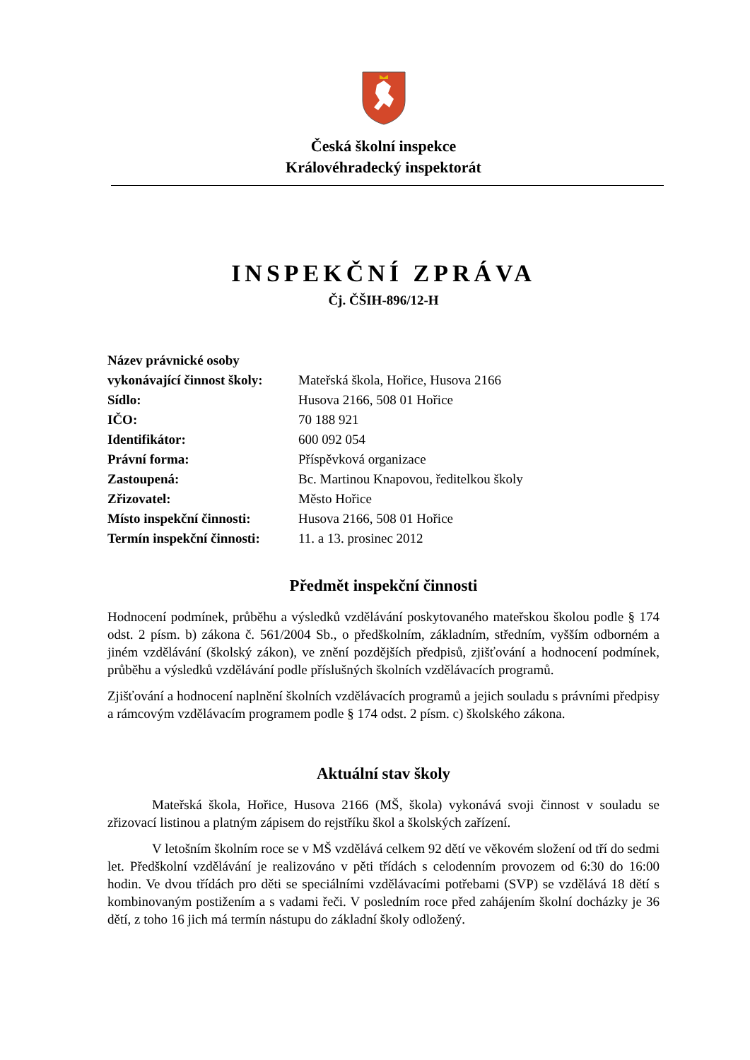Česká školní inspekce
Královéhradecký inspektorát
INSPEKČNÍ ZPRÁVA
Čj. ČŠIH-896/12-H
| Název právnické osoby vykonávající činnost školy: | Mateřská škola, Hořice, Husova 2166 |
| Sídlo: | Husova 2166, 508 01 Hořice |
| IČO: | 70 188 921 |
| Identifikátor: | 600 092 054 |
| Právní forma: | Příspěvková organizace |
| Zastoupená: | Bc. Martinou Knapovou, ředitelkou školy |
| Zřizovatel: | Město Hořice |
| Místo inspekční činnosti: | Husova 2166, 508 01 Hořice |
| Termín inspekční činnosti: | 11. a 13. prosinec 2012 |
Předmět inspekční činnosti
Hodnocení podmínek, průběhu a výsledků vzdělávání poskytovaného mateřskou školou podle § 174 odst. 2 písm. b) zákona č. 561/2004 Sb., o předškolním, základním, středním, vyšším odborném a jiném vzdělávání (školský zákon), ve znění pozdějších předpisů, zjišťování a hodnocení podmínek, průběhu a výsledků vzdělávání podle příslušných školních vzdělávacích programů.
Zjišťování a hodnocení naplnění školních vzdělávacích programů a jejich souladu s právními předpisy a rámcovým vzdělávacím programem podle § 174 odst. 2 písm. c) školského zákona.
Aktuální stav školy
Mateřská škola, Hořice, Husova 2166 (MŠ, škola) vykonává svoji činnost v souladu se zřizovací listinou a platným zápisem do rejstříku škol a školských zařízení.
V letošním školním roce se v MŠ vzdělává celkem 92 dětí ve věkovém složení od tří do sedmi let. Předškolní vzdělávání je realizováno v pěti třídách s celodenním provozem od 6:30 do 16:00 hodin. Ve dvou třídách pro děti se speciálními vzdělávacími potřebami (SVP) se vzdělává 18 dětí s kombinovaným postižením a s vadami řeči. V posledním roce před zahájením školní docházky je 36 dětí, z toho 16 jich má termín nástupu do základní školy odložený.